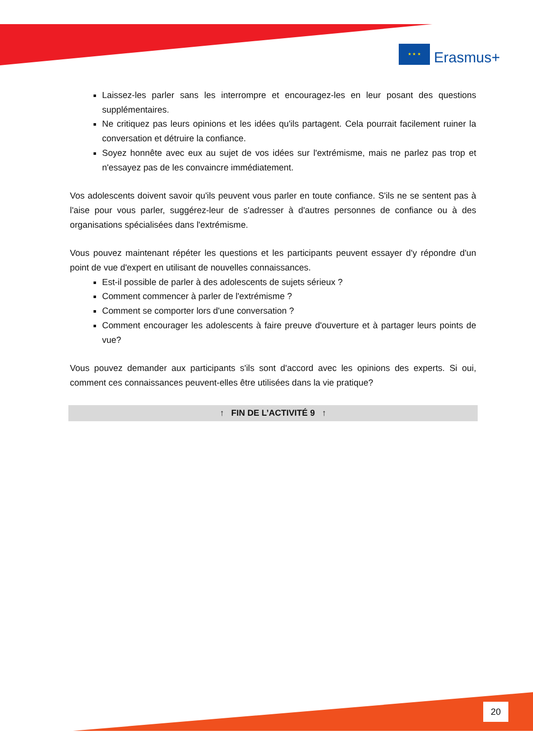★ ★ ★
Erasmus+
Laissez-les parler sans les interrompre et encouragez-les en leur posant des questions supplémentaires.
Ne critiquez pas leurs opinions et les idées qu'ils partagent. Cela pourrait facilement ruiner la conversation et détruire la confiance.
Soyez honnête avec eux au sujet de vos idées sur l'extrémisme, mais ne parlez pas trop et n'essayez pas de les convaincre immédiatement.
Vos adolescents doivent savoir qu'ils peuvent vous parler en toute confiance. S'ils ne se sentent pas à l'aise pour vous parler, suggérez-leur de s'adresser à d'autres personnes de confiance ou à des organisations spécialisées dans l'extrémisme.
Vous pouvez maintenant répéter les questions et les participants peuvent essayer d'y répondre d'un point de vue d'expert en utilisant de nouvelles connaissances.
Est-il possible de parler à des adolescents de sujets sérieux ?
Comment commencer à parler de l'extrémisme ?
Comment se comporter lors d'une conversation ?
Comment encourager les adolescents à faire preuve d'ouverture et à partager leurs points de vue?
Vous pouvez demander aux participants s'ils sont d'accord avec les opinions des experts. Si oui, comment ces connaissances peuvent-elles être utilisées dans la vie pratique?
↑ FIN DE L’ACTIVITÉ 9 ↑
20